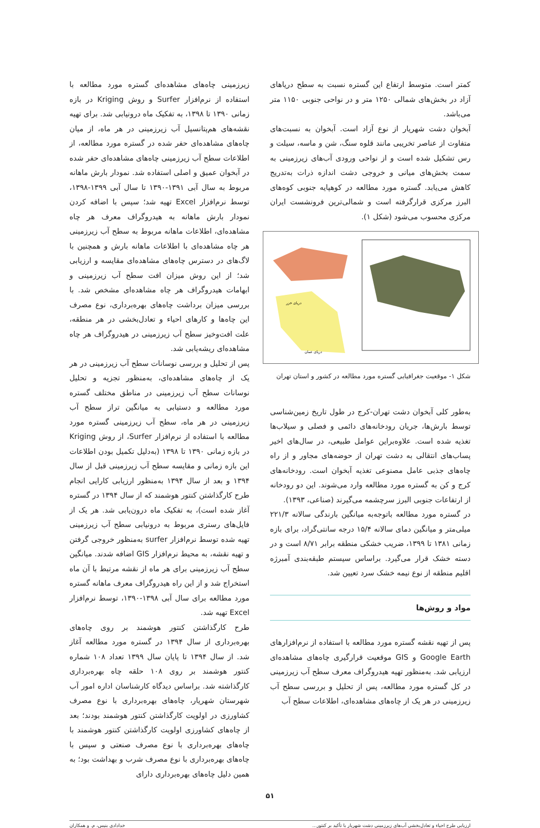کمتر است. متوسط ارتفاع این گستره نسبت به سطح دریاهای آزاد در بخش‌های شمالی ۱۲۵۰ متر و در نواحی جنوبی ۱۱۵۰ متر می‌باشد.
آبخوان دشت شهریار از نوع آزاد است. آبخوان به نسبت‌های متفاوت از عناصر تخریبی مانند قلوه سنگ، شن و ماسه، سیلت و رس تشکیل شده است و از نواحی ورودی آب‌های زیرزمینی به سمت بخش‌های میانی و خروجی دشت اندازه ذرات به‌تدریج کاهش می‌یابد. گستره مورد مطالعه در کوهپایه جنوبی کوه‌های البرز مرکزی قرارگرفته است و شمالی‌ترین فرونشست ایران مرکزی محسوب می‌شود (شکل ۱).
دریای عمان
دریای خزر
شکل ۱- موقعیت جغرافیایی گستره مورد مطالعه در کشور و استان تهران
به‌طور کلی آبخوان دشت تهران-کرج در طول تاریخ زمین‌شناسی توسط بارش‌ها، جریان رودخانه‌های دائمی و فصلی و سیلاب‌ها تغذیه شده است. علاوه‌براین عوامل طبیعی، در سال‌های اخیر پساب‌های انتقالی به دشت تهران از حوضه‌های مجاور و از راه چاه‌های جذبی عامل مصنوعی تغذیه آبخوان است. رودخانه‌های کرج و کن به گستره مورد مطالعه وارد می‌شوند. این دو رودخانه از ارتفاعات جنوبی البرز سرچشمه می‌گیرند (صناعی، ۱۳۹۳).
در گستره مورد مطالعه باتوجه‌به میانگین بارندگی سالانه ۲۲۱/۳ میلی‌متر و میانگین دمای سالانه ۱۵/۴ درجه سانتی‌گراد، برای بازه زمانی ۱۳۸۱ تا ۱۳۹۹، ضریب خشکی منطقه برابر ۸/۷۱ است و در دسته خشک قرار می‌گیرد. براساس سیستم طبقه‌بندی آمبرژه اقلیم منطقه از نوع نیمه خشک سرد تعیین شد.
مواد و روش‌ها
پس از تهیه نقشه گستره مورد مطالعه با استفاده از نرم‌افزارهای Google Earth و GIS موقعیت قرارگیری چاه‌های مشاهده‌ای ارزیابی شد. به‌منظور تهیه هیدروگراف معرف سطح آب زیرزمینی در کل گستره مورد مطالعه، پس از تحلیل و بررسی سطح آب زیرزمینی در هر یک از چاه‌های مشاهده‌ای، اطلاعات سطح آب
زیرزمینی چاه‌های مشاهده‌ای گستره مورد مطالعه با استفاده از نرم‌افزار Surfer و روش Kriging در بازه زمانی ۱۳۹۰ تا ۱۳۹۸، به تفکیک ماه درونیابی شد. برای تهیه نقشه‌های هم‌پتانسیل آب زیرزمینی در هر ماه، از میان چاه‌های مشاهده‌ای حفر شده در گستره مورد مطالعه، از اطلاعات سطح آب زیرزمینی چاه‌های مشاهده‌ای حفر شده در آبخوان عمیق و اصلی استفاده شد. نمودار بارش ماهانه مربوط به سال آبی ۱۳۹۱-۱۳۹۰ تا سال آبی ۱۳۹۹-۱۳۹۸، توسط نرم‌افزار Excel تهیه شد؛ سپس با اضافه کردن نمودار بارش ماهانه به هیدروگراف معرف هر چاه مشاهده‌ای، اطلاعات ماهانه مربوط به سطح آب زیرزمینی هر چاه مشاهده‌ای با اطلاعات ماهانه بارش و همچنین با لاگ‌های در دسترس چاه‌های مشاهده‌ای مقایسه و ارزیابی شد؛ از این روش میزان افت سطح آب زیرزمینی و ابهامات هیدروگراف هر چاه مشاهده‌ای مشخص شد. با بررسی میزان برداشت چاه‌های بهره‌برداری، نوع مصرف این چاه‌ها و کارهای احیاء و تعادل‌بخشی در هر منطقه، علت افت‌وخیز سطح آب زیرزمینی در هیدروگراف هر چاه مشاهده‌ای ریشه‌یابی شد.
پس از تحلیل و بررسی نوسانات سطح آب زیرزمینی در هر یک از چاه‌های مشاهده‌ای، به‌منظور تجزیه و تحلیل نوسانات سطح آب زیرزمینی در مناطق مختلف گستره مورد مطالعه و دستیابی به میانگین تراز سطح آب زیرزمینی در هر ماه، سطح آب زیرزمینی گستره مورد مطالعه با استفاده از نرم‌افزار Surfer، از روش Kriging در بازه زمانی ۱۳۹۰ تا ۱۳۹۸ (به‌دلیل تکمیل بودن اطلاعات این بازه زمانی و مقایسه سطح آب زیرزمینی قبل از سال ۱۳۹۴ و بعد از سال ۱۳۹۴ به‌منظور ارزیابی کارایی انجام طرح کارگذاشتن کنتور هوشمند که از سال ۱۳۹۴ در گستره آغاز شده است)، به تفکیک ماه درون‌یابی شد. هر یک از فایل‌های رستری مربوط به درونیابی سطح آب زیرزمینی تهیه شده توسط نرم‌افزار surfer به‌منظور خروجی گرفتن و تهیه نقشه، به محیط نرم‌افزار GIS اضافه شدند. میانگین سطح آب زیرزمینی برای هر ماه از نقشه مرتبط با آن ماه استخراج شد و از این راه هیدروگراف معرف ماهانه گستره مورد مطالعه برای سال آبی ۱۳۹۸-۱۳۹۰، توسط نرم‌افزار Excel تهیه شد.
طرح کارگذاشتن کنتور هوشمند بر روی چاه‌های بهره‌برداری از سال ۱۳۹۴ در گستره مورد مطالعه آغاز شد. از سال ۱۳۹۴ تا پایان سال ۱۳۹۹ تعداد ۱۰۸ شماره کنتور هوشمند بر روی ۱۰۸ حلقه چاه بهره‌برداری کارگذاشته شد. براساس دیدگاه کارشناسان اداره امور آب شهرستان شهریار، چاه‌های بهره‌برداری با نوع مصرف کشاورزی در اولویت کارگذاشتن کنتور هوشمند بودند؛ بعد از چاه‌های کشاورزی اولویت کارگذاشتن کنتور هوشمند با چاه‌های بهره‌برداری با نوع مصرف صنعتی و سپس با چاه‌های بهره‌برداری با نوع مصرف شرب و بهداشت بود؛ به همین دلیل چاه‌های بهره‌برداری دارای
۵۱
ارزیابی طرح احیاء و تعادل‌بخشی آب‌های زیرزمینی دشت شهریار با تأکید بر کنتور... خدادادی بنیس، م. و همکاران